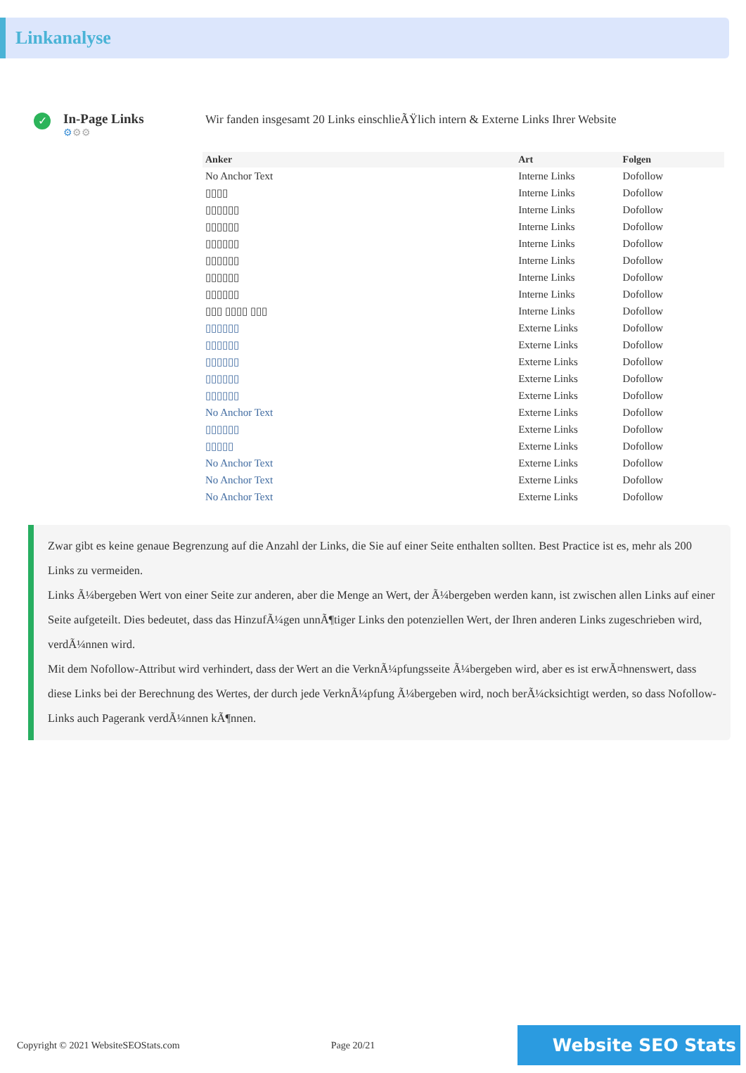Linkanalyse
✓
In-Page Links
⚙⚙⚙
Wir fanden insgesamt 20 Links einschlieÃŸlich intern & Externe Links Ihrer Website
| Anker | Art | Folgen |
| --- | --- | --- |
| No Anchor Text | Interne Links | Dofollow |
| ▯▯▯▯ | Interne Links | Dofollow |
| ▯▯▯▯▯▯ | Interne Links | Dofollow |
| ▯▯▯▯▯▯ | Interne Links | Dofollow |
| ▯▯▯▯▯▯ | Interne Links | Dofollow |
| ▯▯▯▯▯▯ | Interne Links | Dofollow |
| ▯▯▯▯▯▯ | Interne Links | Dofollow |
| ▯▯▯▯▯▯ | Interne Links | Dofollow |
| ▯▯▯ ▯▯▯▯ ▯▯▯ | Interne Links | Dofollow |
| ▯▯▯▯▯▯ | Externe Links | Dofollow |
| ▯▯▯▯▯▯ | Externe Links | Dofollow |
| ▯▯▯▯▯▯ | Externe Links | Dofollow |
| ▯▯▯▯▯▯ | Externe Links | Dofollow |
| ▯▯▯▯▯▯ | Externe Links | Dofollow |
| No Anchor Text | Externe Links | Dofollow |
| ▯▯▯▯▯▯ | Externe Links | Dofollow |
| ▯▯▯▯▯ | Externe Links | Dofollow |
| No Anchor Text | Externe Links | Dofollow |
| No Anchor Text | Externe Links | Dofollow |
| No Anchor Text | Externe Links | Dofollow |
Zwar gibt es keine genaue Begrenzung auf die Anzahl der Links, die Sie auf einer Seite enthalten sollten. Best Practice ist es, mehr als 200 Links zu vermeiden.
Links Ã¼bergeben Wert von einer Seite zur anderen, aber die Menge an Wert, der Ã¼bergeben werden kann, ist zwischen allen Links auf einer Seite aufgeteilt. Dies bedeutet, dass das HinzufÃ¼gen unnÃ¶tiger Links den potenziellen Wert, der Ihren anderen Links zugeschrieben wird, verdÃ¼nnen wird.
Mit dem Nofollow-Attribut wird verhindert, dass der Wert an die VerknÃ¼pfungsseite Ã¼bergeben wird, aber es ist erwÃ¤hnenswert, dass diese Links bei der Berechnung des Wertes, der durch jede VerknÃ¼pfung Ã¼bergeben wird, noch berÃ¼cksichtigt werden, so dass Nofollow-Links auch Pagerank verdÃ¼nnen kÃ¶nnen.
Copyright © 2021 WebsiteSEOStats.com Page 20/21 Website SEO Stats